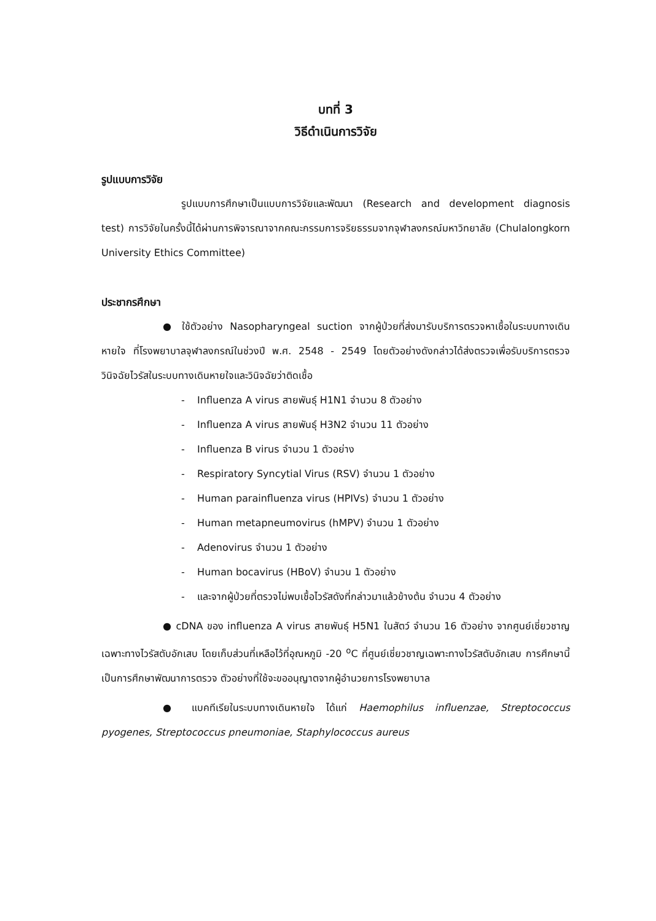บทที่ 3
วิธีดำเนินการวิจัย
รูปแบบการวิจัย
รูปแบบการศึกษาเป็นแบบการวิจัยและพัฒนา (Research and development diagnosis test) การวิจัยในครั้งนี้ได้ผ่านการพิจารณาจากคณะกรรมการจริยธรรมจากจุฬาลงกรณ์มหาวิทยาลัย (Chulalongkorn University Ethics Committee)
ประชากรศึกษา
● ใช้ตัวอย่าง Nasopharyngeal suction จากผู้ป่วยที่ส่งมารับบริการตรวจหาเชื้อในระบบทางเดินหายใจ ที่โรงพยาบาลจุฬาลงกรณ์ในช่วงปี พ.ศ. 2548 - 2549 โดยตัวอย่างดังกล่าวได้ส่งตรวจเพื่อรับบริการตรวจวินิจฉัยไวรัสในระบบทางเดินหายใจและวินิจฉัยว่าติดเชื้อ
- Influenza A virus สายพันธุ์ H1N1 จำนวน 8 ตัวอย่าง
- Influenza A virus สายพันธุ์ H3N2 จำนวน 11 ตัวอย่าง
- Influenza B virus จำนวน 1 ตัวอย่าง
- Respiratory Syncytial Virus (RSV) จำนวน 1 ตัวอย่าง
- Human parainfluenza virus (HPIVs) จำนวน 1 ตัวอย่าง
- Human metapneumovirus (hMPV) จำนวน 1 ตัวอย่าง
- Adenovirus จำนวน 1 ตัวอย่าง
- Human bocavirus (HBoV) จำนวน 1 ตัวอย่าง
- และจากผู้ป่วยที่ตรวจไม่พบเชื้อไวรัสดังที่กล่าวมาแล้วข้างต้น จำนวน 4 ตัวอย่าง
● cDNA ของ influenza A virus สายพันธุ์ H5N1 ในสัตว์ จำนวน 16 ตัวอย่าง จากศูนย์เชี่ยวชาญเฉพาะทางไวรัสตับอักเสบ โดยเก็บส่วนที่เหลือไว้ที่อุณหภูมิ -20 <sup>o</sup>C ที่ศูนย์เชี่ยวชาญเฉพาะทางไวรัสตับอักเสบ การศึกษานี้เป็นการศึกษาพัฒนาการตรวจ ตัวอย่างที่ใช้จะขออนุญาตจากผู้อำนวยการโรงพยาบาล
● แบคทีเรียในระบบทางเดินหายใจ ได้แก่ Haemophilus influenzae, Streptococcus pyogenes, Streptococcus pneumoniae, Staphylococcus aureus